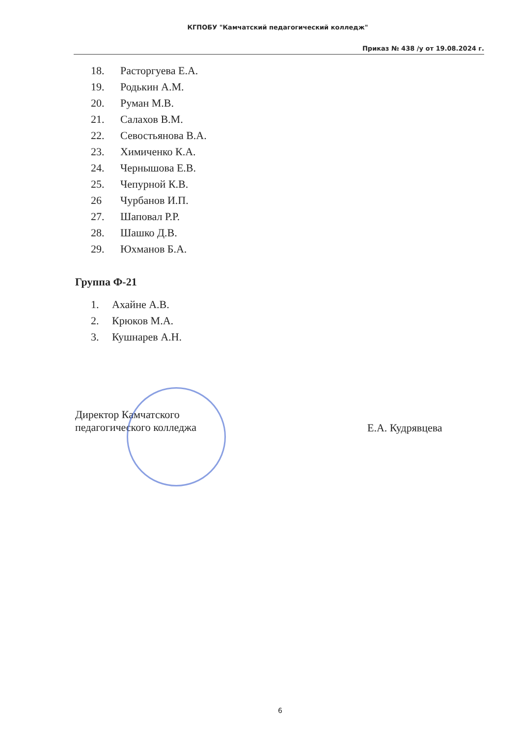КГПОБУ "Камчатский педагогический колледж"
Приказ № 438 /у от 19.08.2024 г.
18. Расторгуева Е.А.
19. Родькин А.М.
20. Руман М.В.
21. Салахов В.М.
22. Севостьянова В.А.
23. Химиченко К.А.
24. Чернышова Е.В.
25. Чепурной К.В.
26 Чурбанов И.П.
27. Шаповал Р.Р.
28. Шашко Д.В.
29. Юхманов Б.А.
Группа Ф-21
1. Ахайне А.В.
2. Крюков М.А.
3. Кушнарев А.Н.
Директор Камчатского
педагогического колледжа
Е.А. Кудрявцева
6